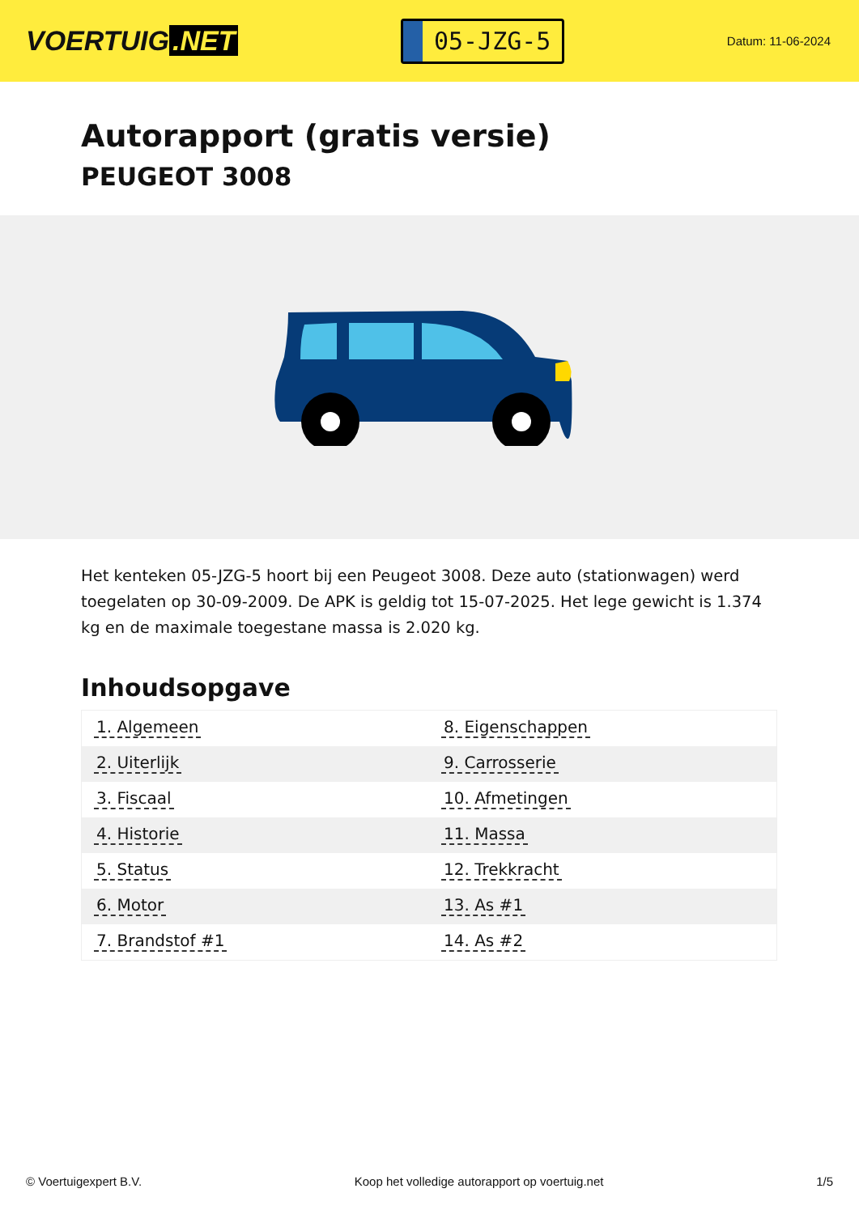VOERTUIG.NET
05-JZG-5
Datum: 11-06-2024
Autorapport (gratis versie)
PEUGEOT 3008
Het kenteken 05-JZG-5 hoort bij een Peugeot 3008. Deze auto (stationwagen) werd toegelaten op 30-09-2009. De APK is geldig tot 15-07-2025. Het lege gewicht is 1.374 kg en de maximale toegestane massa is 2.020 kg.
Inhoudsopgave
| 1. Algemeen | 8. Eigenschappen |
| 2. Uiterlijk | 9. Carrosserie |
| 3. Fiscaal | 10. Afmetingen |
| 4. Historie | 11. Massa |
| 5. Status | 12. Trekkracht |
| 6. Motor | 13. As #1 |
| 7. Brandstof #1 | 14. As #2 |
© Voertuigexpert B.V. Koop het volledige autorapport op voertuig.net 1/5